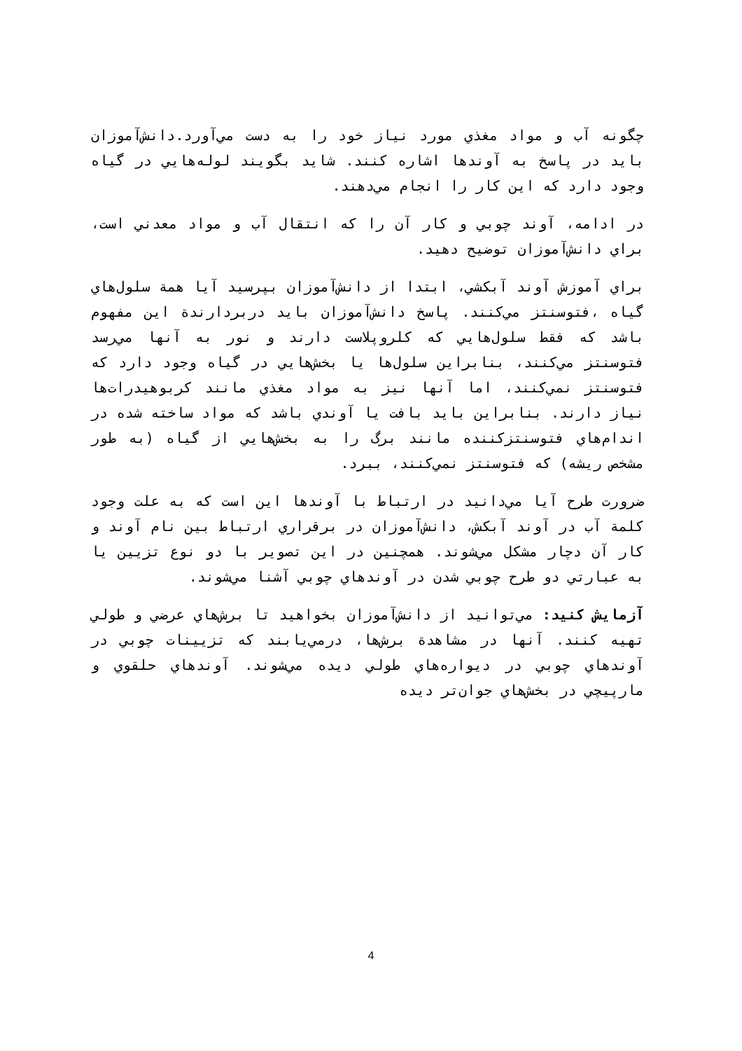چگونه آب و مواد مغذي مورد نياز خود را به دست مي‌آورد.دانش‌آموزان بايد در پاسخ به آوندها اشاره كنند. شايد بگويند لوله‌هايي در گياه وجود دارد كه اين كار را انجام مي‌دهند.
در ادامه، آوند چوبي و كار آن را كه انتقال آب و مواد معدني است، براي دانش‌آموزان توضيح دهيد.
براي آموزش آوند آبكشي، ابتدا از دانش‌آموزان بپرسيد آيا همة سلول‌هاي گياه ،فتوسنتز مي‌كنند. پاسخ دانش‌آموزان بايد دربردارندة اين مفهوم باشد كه فقط سلول‌هايي كه كلروپلاست دارند و نور به آنها مي‌رسد فتوسنتز مي‌كنند، بنابراين سلول‌ها يا بخش‌هايي در گياه وجود دارد كه فتوسنتز نمي‌كنند، اما آنها نيز به مواد مغذي مانند كربوهيدرات‌ها نياز دارند. بنابراين بايد بافت يا آوندي باشد كه مواد ساخته شده در اندام‌هاي فتوسنتزكننده مانند برگ را به بخش‌هايي از گياه (به طور مشخص ريشه) كه فتوسنتز نمي‌كنند، ببرد.
ضرورت طرح آيا مي‌دانيد در ارتباط با آوندها اين است كه به علت وجود كلمة آب در آوند آبكش، دانش‌آموزان در برقراري ارتباط بين نام آوند و كار آن دچار مشكل مي‌شوند. همچنين در اين تصوير با دو نوع تزيين يا به عبارتي دو طرح چوبي شدن در آوندهاي چوبي آشنا مي‌شوند.
آزمايش كنيد: مي‌توانيد از دانش‌آموزان بخواهيد تا برش‌هاي عرضي و طولي تهيه كنند. آنها در مشاهدة برش‌ها، درمي‌يابند كه تزيينات چوبي در آوندهاي چوبي در ديواره‌هاي طولي ديده مي‌شوند. آوندهاي حلقوي و مارپيچي در بخش‌هاي جوان‌تر ديده
4